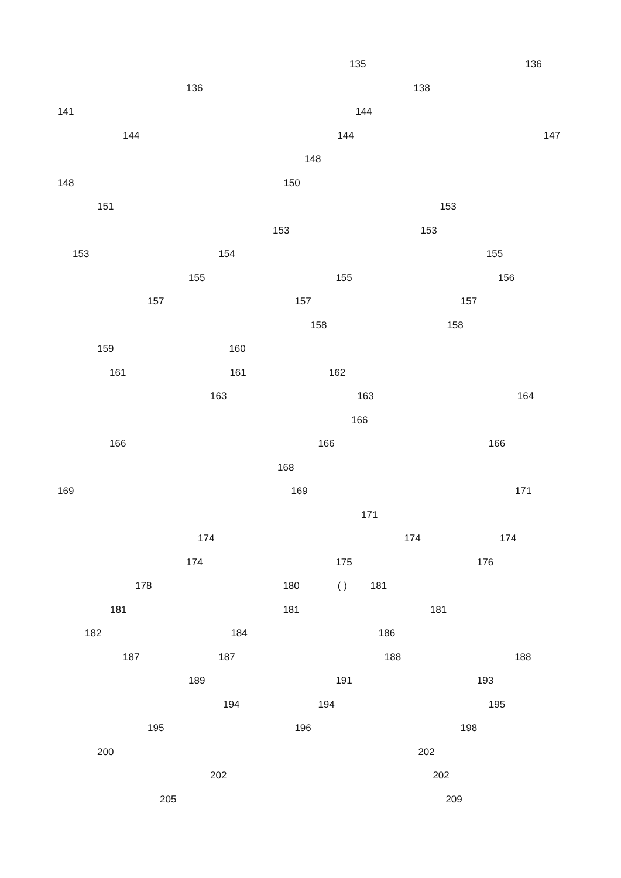135136
136138
141144
144144147
148
148150
151153
153153
153154155
155155156
157157157
158158
159160
161161162
163163164
166
166166166
168
169169171
171
174174174
174175176
178180( ) 181
181181181
182184186
187187188188
189191193
194194195
195196198
200202
202202
205209